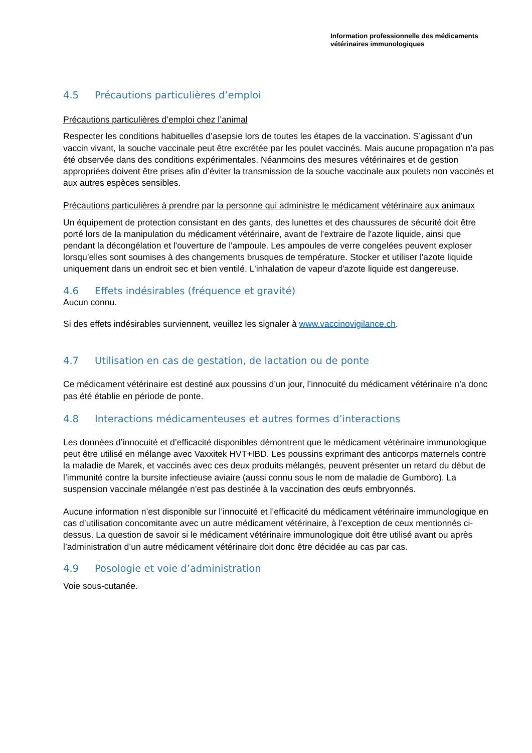Information professionnelle des médicaments
vétérinaires immunologiques
4.5 Précautions particulières d’emploi
Précautions particulières d’emploi chez l’animal
Respecter les conditions habituelles d’asepsie lors de toutes les étapes de la vaccination. S’agissant d’un vaccin vivant, la souche vaccinale peut être excrétée par les poulet vaccinés. Mais aucune propagation n’a pas été observée dans des conditions expérimentales. Néanmoins des mesures vétérinaires et de gestion appropriées doivent être prises afin d’éviter la transmission de la souche vaccinale aux poulets non vaccinés et aux autres espèces sensibles.
Précautions particulières à prendre par la personne qui administre le médicament vétérinaire aux animaux
Un équipement de protection consistant en des gants, des lunettes et des chaussures de sécurité doit être porté lors de la manipulation du médicament vétérinaire, avant de l’extraire de l'azote liquide, ainsi que pendant la décongélation et l'ouverture de l'ampoule. Les ampoules de verre congelées peuvent exploser lorsqu’elles sont soumises à des changements brusques de température. Stocker et utiliser l'azote liquide uniquement dans un endroit sec et bien ventilé. L'inhalation de vapeur d'azote liquide est dangereuse.
4.6 Effets indésirables (fréquence et gravité)
Aucun connu.
Si des effets indésirables surviennent, veuillez les signaler à www.vaccinovigilance.ch.
4.7 Utilisation en cas de gestation, de lactation ou de ponte
Ce médicament vétérinaire est destiné aux poussins d’un jour, l’innocuité du médicament vétérinaire n’a donc pas été établie en période de ponte.
4.8 Interactions médicamenteuses et autres formes d’interactions
Les données d’innocuité et d’efficacité disponibles démontrent que le médicament vétérinaire immunologique peut être utilisé en mélange avec Vaxxitek HVT+IBD. Les poussins exprimant des anticorps maternels contre la maladie de Marek, et vaccinés avec ces deux produits mélangés, peuvent présenter un retard du début de l’immunité contre la bursite infectieuse aviaire (aussi connu sous le nom de maladie de Gumboro). La suspension vaccinale mélangée n’est pas destinée à la vaccination des œufs embryonnés.
Aucune information n’est disponible sur l’innocuité et l’efficacité du médicament vétérinaire immunologique en cas d’utilisation concomitante avec un autre médicament vétérinaire, à l’exception de ceux mentionnés ci-dessus. La question de savoir si le médicament vétérinaire immunologique doit être utilisé avant ou après l’administration d’un autre médicament vétérinaire doit donc être décidée au cas par cas.
4.9 Posologie et voie d’administration
Voie sous-cutanée.